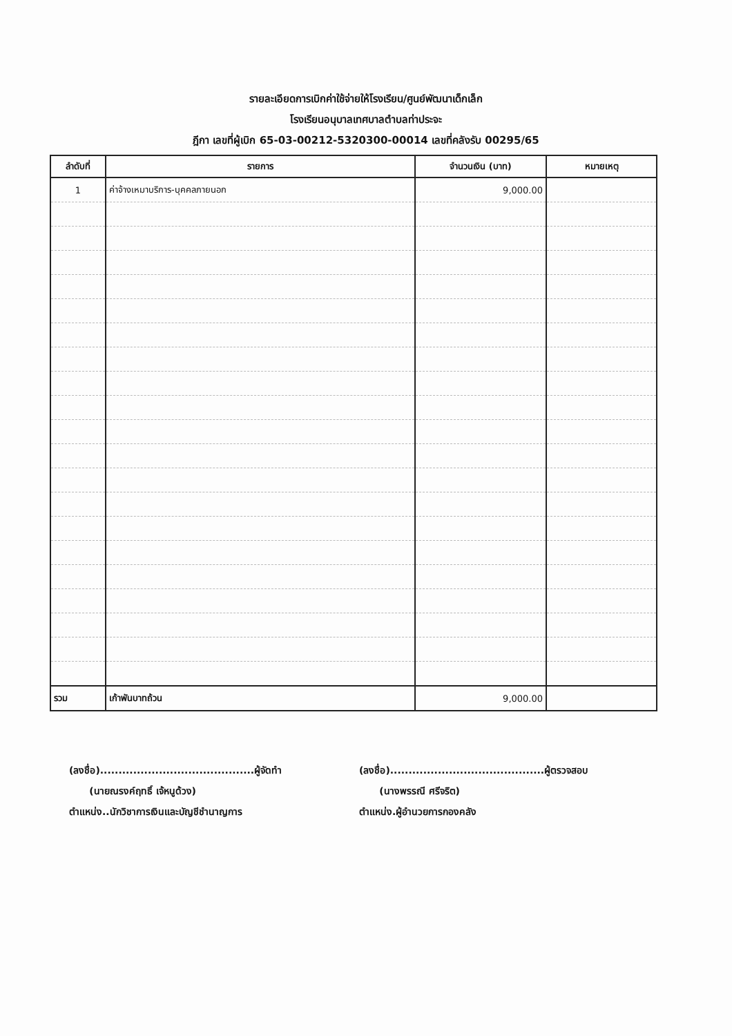รายละเอียดการเบิกค่าใช้จ่ายให้โรงเรียน/ศูนย์พัฒนาเด็กเล็ก
โรงเรียนอนุบาลเทศบาลตำบลท่าประจะ
ฎีกา เลขที่ผู้เบิก 65-03-00212-5320300-00014 เลขที่คลังรับ 00295/65
| ลำดับที่ | รายการ | จำนวนเงิน (บาท) | หมายเหตุ |
| --- | --- | --- | --- |
| 1 | ค่าจ้างเหมาบริการ-บุคคลภายนอก | 9,000.00 | |
| รวม | เก้าพันบาทถ้วน | 9,000.00 | |
(ลงชื่อ)..........................................ผู้จัดทำ
(นายณรงค์ฤทธิ์ เจ้หนูด้วง)
ตำแหน่ง..นักวิชาการเงินและบัญชีชำนาญการ
(ลงชื่อ)..........................................ผู้ตรวจสอบ
(นางพรรณี ศรีจริต)
ตำแหน่ง.ผู้อำนวยการกองคลัง